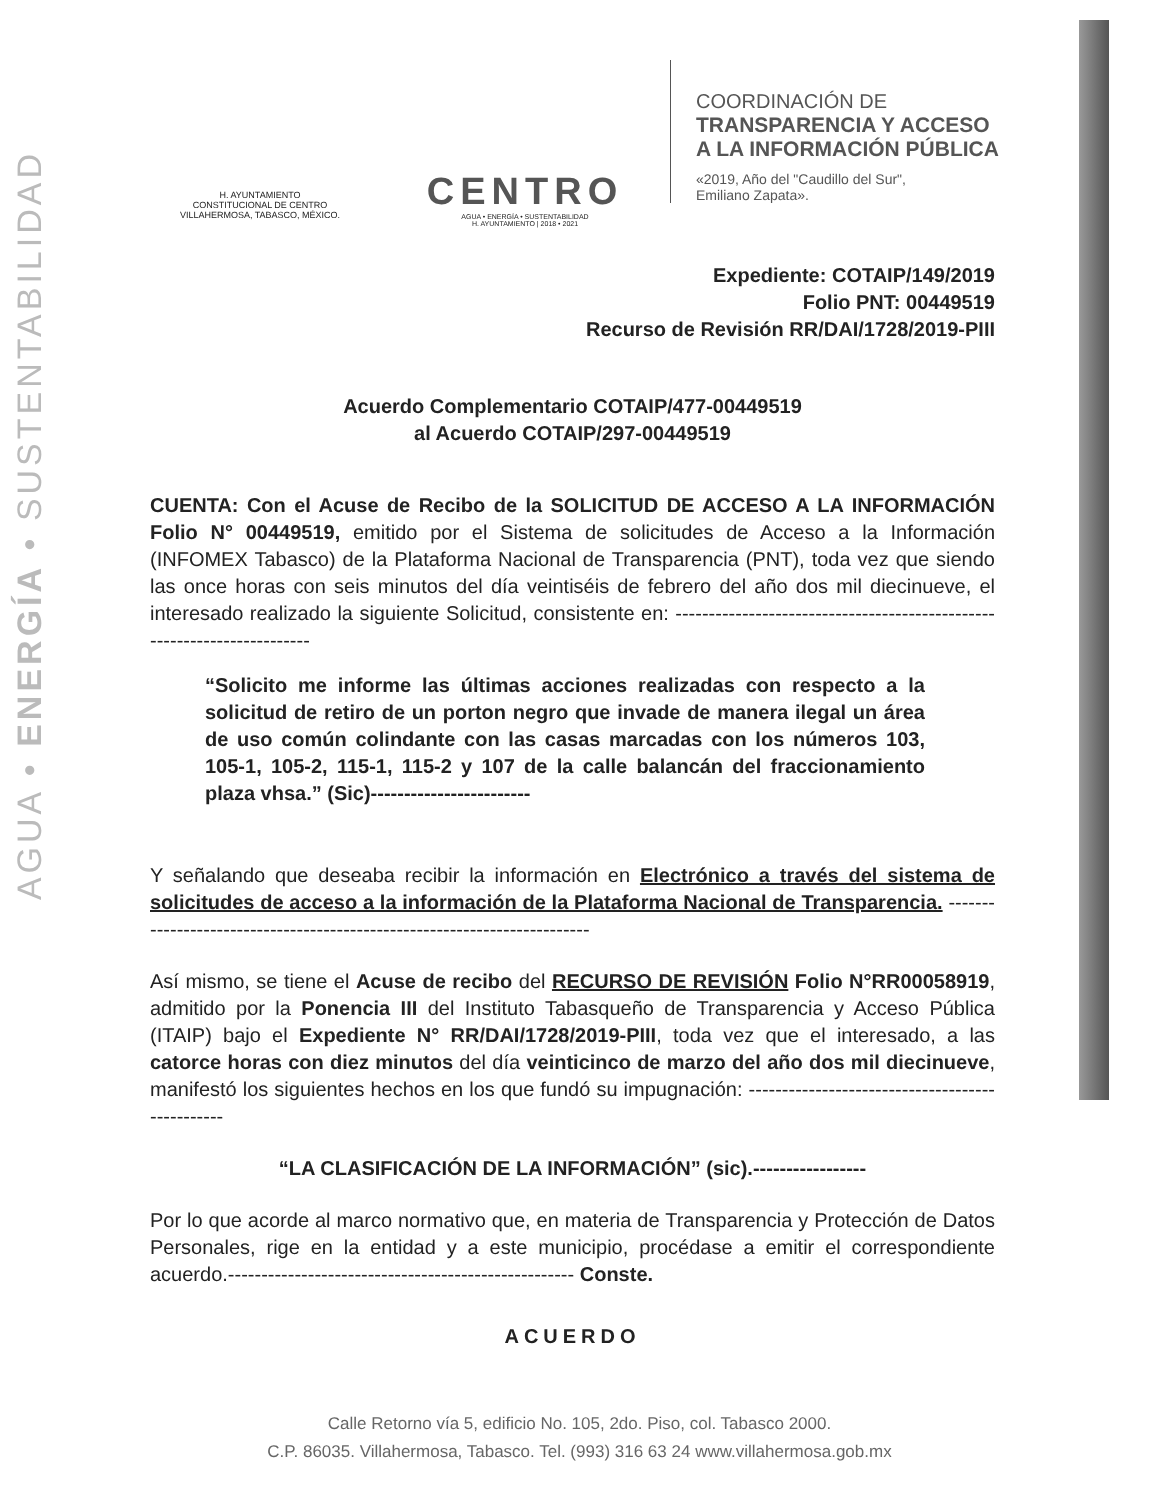AGUA • ENERGÍA • SUSTENTABILIDAD
H. AYUNTAMIENTO
CONSTITUCIONAL DE CENTRO
VILLAHERMOSA, TABASCO, MÉXICO.
CENTRO
AGUA • ENERGÍA • SUSTENTABILIDAD
H. AYUNTAMIENTO | 2018 • 2021
COORDINACIÓN DE
TRANSPARENCIA Y ACCESO
A LA INFORMACIÓN PÚBLICA
«2019, Año del "Caudillo del Sur",
Emiliano Zapata».
Expediente: COTAIP/149/2019
Folio PNT: 00449519
Recurso de Revisión RR/DAI/1728/2019-PIII
Acuerdo Complementario COTAIP/477-00449519
al Acuerdo COTAIP/297-00449519
CUENTA: Con el Acuse de Recibo de la SOLICITUD DE ACCESO A LA INFORMACIÓN Folio N° 00449519, emitido por el Sistema de solicitudes de Acceso a la Información (INFOMEX Tabasco) de la Plataforma Nacional de Transparencia (PNT), toda vez que siendo las once horas con seis minutos del día veintiséis de febrero del año dos mil diecinueve, el interesado realizado la siguiente Solicitud, consistente en: ------------------------------------------------------------------------
“Solicito me informe las últimas acciones realizadas con respecto a la solicitud de retiro de un porton negro que invade de manera ilegal un área de uso común colindante con las casas marcadas con los números 103, 105-1, 105-2, 115-1, 115-2 y 107 de la calle balancán del fraccionamiento plaza vhsa.” (Sic)------------------------
Y señalando que deseaba recibir la información en Electrónico a través del sistema de solicitudes de acceso a la información de la Plataforma Nacional de Transparencia. -------------------------------------------------------------------------
Así mismo, se tiene el Acuse de recibo del RECURSO DE REVISIÓN Folio N°RR00058919, admitido por la Ponencia III del Instituto Tabasqueño de Transparencia y Acceso Pública (ITAIP) bajo el Expediente N° RR/DAI/1728/2019-PIII, toda vez que el interesado, a las catorce horas con diez minutos del día veinticinco de marzo del año dos mil diecinueve, manifestó los siguientes hechos en los que fundó su impugnación: ------------------------------------------------
“LA CLASIFICACIÓN DE LA INFORMACIÓN” (sic).-----------------
Por lo que acorde al marco normativo que, en materia de Transparencia y Protección de Datos Personales, rige en la entidad y a este municipio, procédase a emitir el correspondiente acuerdo.---------------------------------------------------- Conste.
ACUERDO
Calle Retorno vía 5, edificio No. 105, 2do. Piso, col. Tabasco 2000.
C.P. 86035. Villahermosa, Tabasco. Tel. (993) 316 63 24 www.villahermosa.gob.mx